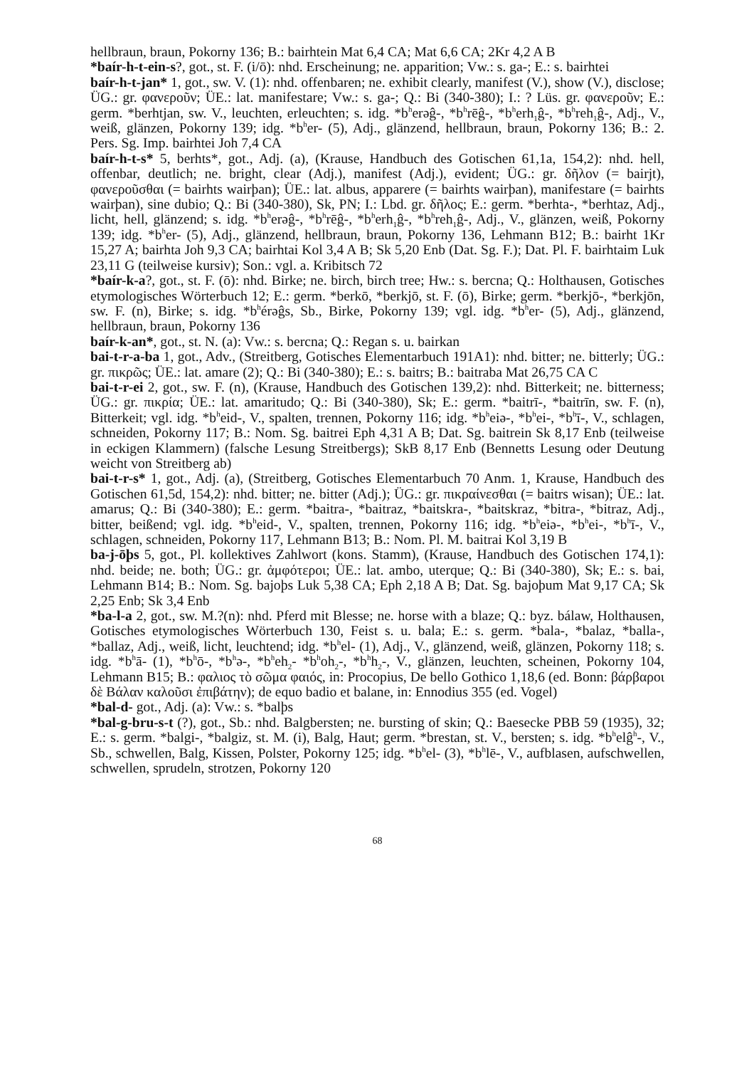hellbraun, braun, Pokorny 136; B.: bairhtein Mat 6,4 CA; Mat 6,6 CA; 2Kr 4,2 A B
*baír-h-t-ein-s?, got., st. F. (i/ō): nhd. Erscheinung; ne. apparition; Vw.: s. ga-; E.: s. bairhtei
baír-h-t-jan* 1, got., sw. V. (1): nhd. offenbaren; ne. exhibit clearly, manifest (V.), show (V.), disclose; ÜG.: gr. φανεροῦν; ÜE.: lat. manifestare; Vw.: s. ga-; Q.: Bi (340-380); I.: ? Lüs. gr. φανεροῦν; E.: germ. *berhtjan, sw. V., leuchten, erleuchten; s. idg. *b<sup>h</sup>erəĝ-, *b<sup>h</sup>rēĝ-, *b<sup>h</sup>erh<sub>1</sub>ĝ-, *b<sup>h</sup>reh<sub>1</sub>ĝ-, Adj., V., weiß, glänzen, Pokorny 139; idg. *b<sup>h</sup>er- (5), Adj., glänzend, hellbraun, braun, Pokorny 136; B.: 2. Pers. Sg. Imp. bairhtei Joh 7,4 CA
baír-h-t-s* 5, berhts*, got., Adj. (a), (Krause, Handbuch des Gotischen 61,1a, 154,2): nhd. hell, offenbar, deutlich; ne. bright, clear (Adj.), manifest (Adj.), evident; ÜG.: gr. δῆλον (= bairjt), φανεροῦσθαι (= bairhts wairþan); ÜE.: lat. albus, apparere (= bairhts wairþan), manifestare (= bairhts wairþan), sine dubio; Q.: Bi (340-380), Sk, PN; I.: Lbd. gr. δῆλος; E.: germ. *berhta-, *berhtaz, Adj., licht, hell, glänzend; s. idg. *b<sup>h</sup>erəĝ-, *b<sup>h</sup>rēĝ-, *b<sup>h</sup>erh<sub>1</sub>ĝ-, *b<sup>h</sup>reh<sub>1</sub>ĝ-, Adj., V., glänzen, weiß, Pokorny 139; idg. *b<sup>h</sup>er- (5), Adj., glänzend, hellbraun, braun, Pokorny 136, Lehmann B12; B.: bairht 1Kr 15,27 A; bairhta Joh 9,3 CA; bairhtai Kol 3,4 A B; Sk 5,20 Enb (Dat. Sg. F.); Dat. Pl. F. bairhtaim Luk 23,11 G (teilweise kursiv); Son.: vgl. a. Kribitsch 72
*baír-k-a?, got., st. F. (ō): nhd. Birke; ne. birch, birch tree; Hw.: s. bercna; Q.: Holthausen, Gotisches etymologisches Wörterbuch 12; E.: germ. *berkō, *berkjō, st. F. (ō), Birke; germ. *berkjō-, *berkjōn, sw. F. (n), Birke; s. idg. *b<sup>h</sup>érəĝs, Sb., Birke, Pokorny 139; vgl. idg. *b<sup>h</sup>er- (5), Adj., glänzend, hellbraun, braun, Pokorny 136
baír-k-an*, got., st. N. (a): Vw.: s. bercna; Q.: Regan s. u. bairkan
bai-t-r-a-ba 1, got., Adv., (Streitberg, Gotisches Elementarbuch 191A1): nhd. bitter; ne. bitterly; ÜG.: gr. πικρῶς; ÜE.: lat. amare (2); Q.: Bi (340-380); E.: s. baitrs; B.: baitraba Mat 26,75 CA C
bai-t-r-ei 2, got., sw. F. (n), (Krause, Handbuch des Gotischen 139,2): nhd. Bitterkeit; ne. bitterness; ÜG.: gr. πικρία; ÜE.: lat. amaritudo; Q.: Bi (340-380), Sk; E.: germ. *baitrī-, *baitrīn, sw. F. (n), Bitterkeit; vgl. idg. *b<sup>h</sup>eid-, V., spalten, trennen, Pokorny 116; idg. *b<sup>h</sup>eiə-, *b<sup>h</sup>ei-, *b<sup>h</sup>ī-, V., schlagen, schneiden, Pokorny 117; B.: Nom. Sg. baitrei Eph 4,31 A B; Dat. Sg. baitrein Sk 8,17 Enb (teilweise in eckigen Klammern) (falsche Lesung Streitbergs); SkB 8,17 Enb (Bennetts Lesung oder Deutung weicht von Streitberg ab)
bai-t-r-s* 1, got., Adj. (a), (Streitberg, Gotisches Elementarbuch 70 Anm. 1, Krause, Handbuch des Gotischen 61,5d, 154,2): nhd. bitter; ne. bitter (Adj.); ÜG.: gr. πικραίνεσθαι (= baitrs wisan); ÜE.: lat. amarus; Q.: Bi (340-380); E.: germ. *baitra-, *baitraz, *baitskra-, *baitskraz, *bitra-, *bitraz, Adj., bitter, beißend; vgl. idg. *b<sup>h</sup>eid-, V., spalten, trennen, Pokorny 116; idg. *b<sup>h</sup>eiə-, *b<sup>h</sup>ei-, *b<sup>h</sup>ī-, V., schlagen, schneiden, Pokorny 117, Lehmann B13; B.: Nom. Pl. M. baitrai Kol 3,19 B
ba-j-ōþs 5, got., Pl. kollektives Zahlwort (kons. Stamm), (Krause, Handbuch des Gotischen 174,1): nhd. beide; ne. both; ÜG.: gr. ἀμφότεροι; ÜE.: lat. ambo, uterque; Q.: Bi (340-380), Sk; E.: s. bai, Lehmann B14; B.: Nom. Sg. bajoþs Luk 5,38 CA; Eph 2,18 A B; Dat. Sg. bajoþum Mat 9,17 CA; Sk 2,25 Enb; Sk 3,4 Enb
*ba-l-a 2, got., sw. M.?(n): nhd. Pferd mit Blesse; ne. horse with a blaze; Q.: byz. bálaw, Holthausen, Gotisches etymologisches Wörterbuch 130, Feist s. u. bala; E.: s. germ. *bala-, *balaz, *balla-, *ballaz, Adj., weiß, licht, leuchtend; idg. *b<sup>h</sup>el- (1), Adj., V., glänzend, weiß, glänzen, Pokorny 118; s. idg. *b<sup>h</sup>ā- (1), *b<sup>h</sup>ō-, *b<sup>h</sup>ə-, *b<sup>h</sup>eh<sub>2</sub>- *b<sup>h</sup>oh<sub>2</sub>-, *b<sup>h</sup>h<sub>2</sub>-, V., glänzen, leuchten, scheinen, Pokorny 104, Lehmann B15; B.: φαλιος τὸ σῶμα φαιός, in: Procopius, De bello Gothico 1,18,6 (ed. Bonn: βάρβαροι δὲ Βάλαν καλοῦσι ἐπιβάτην); de equo badio et balane, in: Ennodius 355 (ed. Vogel)
*bal-d- got., Adj. (a): Vw.: s. *balþs
*bal-g-bru-s-t (?), got., Sb.: nhd. Balgbersten; ne. bursting of skin; Q.: Baesecke PBB 59 (1935), 32; E.: s. germ. *balgi-, *balgiz, st. M. (i), Balg, Haut; germ. *brestan, st. V., bersten; s. idg. *b<sup>h</sup>elĝ<sup>h</sup>-, V., Sb., schwellen, Balg, Kissen, Polster, Pokorny 125; idg. *b<sup>h</sup>el- (3), *b<sup>h</sup>lē-, V., aufblasen, aufschwellen, schwellen, sprudeln, strotzen, Pokorny 120
68